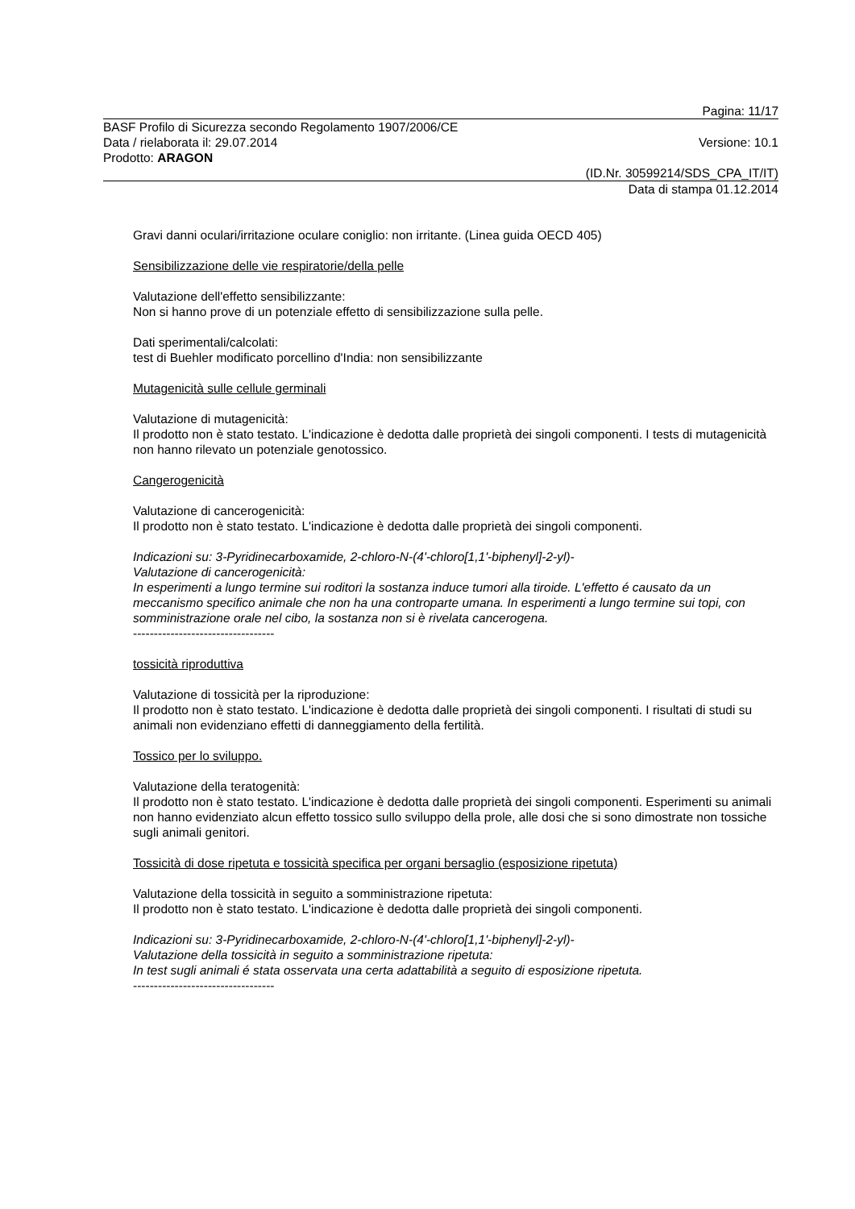Pagina: 11/17
BASF Profilo di Sicurezza secondo Regolamento 1907/2006/CE
Data / rielaborata il: 29.07.2014 Versione: 10.1
Prodotto: ARAGON
(ID.Nr. 30599214/SDS_CPA_IT/IT)
Data di stampa 01.12.2014
Gravi danni oculari/irritazione oculare coniglio: non irritante. (Linea guida OECD 405)
Sensibilizzazione delle vie respiratorie/della pelle
Valutazione dell'effetto sensibilizzante:
Non si hanno prove di un potenziale effetto di sensibilizzazione sulla pelle.
Dati sperimentali/calcolati:
test di Buehler modificato porcellino d'India: non sensibilizzante
Mutagenicità sulle cellule germinali
Valutazione di mutagenicità:
Il prodotto non è stato testato. L'indicazione è dedotta dalle proprietà dei singoli componenti. I tests di mutagenicità non hanno rilevato un potenziale genotossico.
Cangerogenicità
Valutazione di cancerogenicità:
Il prodotto non è stato testato. L'indicazione è dedotta dalle proprietà dei singoli componenti.
Indicazioni su: 3-Pyridinecarboxamide, 2-chloro-N-(4'-chloro[1,1'-biphenyl]-2-yl)-
Valutazione di cancerogenicità:
In esperimenti a lungo termine sui roditori la sostanza induce tumori alla tiroide. L'effetto é causato da un meccanismo specifico animale che non ha una controparte umana. In esperimenti a lungo termine sui topi, con somministrazione orale nel cibo, la sostanza non si è rivelata cancerogena.
----------------------------------
tossicità riproduttiva
Valutazione di tossicità per la riproduzione:
Il prodotto non è stato testato. L'indicazione è dedotta dalle proprietà dei singoli componenti. I risultati di studi su animali non evidenziano effetti di danneggiamento della fertilità.
Tossico per lo sviluppo.
Valutazione della teratogenità:
Il prodotto non è stato testato. L'indicazione è dedotta dalle proprietà dei singoli componenti. Esperimenti su animali non hanno evidenziato alcun effetto tossico sullo sviluppo della prole, alle dosi che si sono dimostrate non tossiche sugli animali genitori.
Tossicità di dose ripetuta e tossicità specifica per organi bersaglio (esposizione ripetuta)
Valutazione della tossicità in seguito a somministrazione ripetuta:
Il prodotto non è stato testato. L'indicazione è dedotta dalle proprietà dei singoli componenti.
Indicazioni su: 3-Pyridinecarboxamide, 2-chloro-N-(4'-chloro[1,1'-biphenyl]-2-yl)-
Valutazione della tossicità in seguito a somministrazione ripetuta:
In test sugli animali é stata osservata una certa adattabilità a seguito di esposizione ripetuta.
----------------------------------